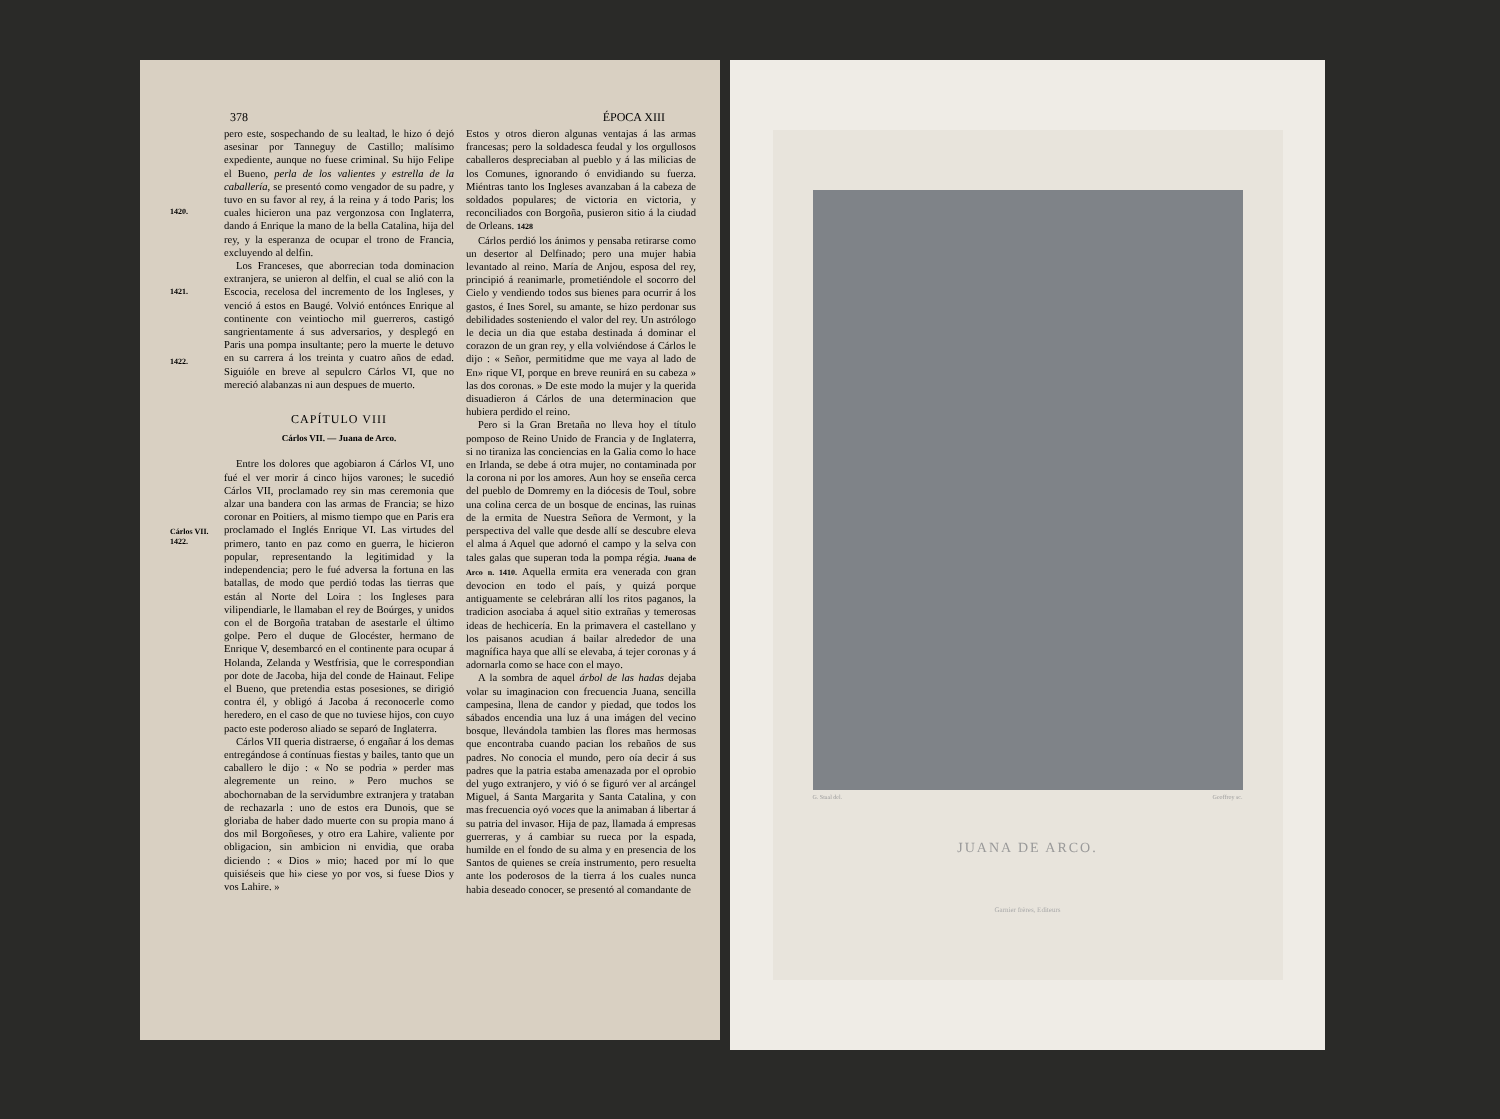378 ÉPOCA XIII
1420.
1421.
1422.
Cárlos VII. 1422.
pero este, sospechando de su lealtad, le hizo ó dejó asesinar por Tanneguy de Castillo; malísimo expediente, aunque no fuese criminal. Su hijo Felipe el Bueno, perla de los valientes y estrella de la caballería, se presentó como vengador de su padre, y tuvo en su favor al rey, á la reina y á todo Paris; los cuales hicieron una paz vergonzosa con Inglaterra, dando á Enrique la mano de la bella Catalina, hija del rey, y la esperanza de ocupar el trono de Francia, excluyendo al delfin.
Los Franceses, que aborrecian toda dominacion extranjera, se unieron al delfin, el cual se alió con la Escocia, recelosa del incremento de los Ingleses, y venció á estos en Baugé. Volvió entónces Enrique al continente con veintiocho mil guerreros, castigó sangrientamente á sus adversarios, y desplegó en Paris una pompa insultante; pero la muerte le detuvo en su carrera á los treinta y cuatro años de edad. Siguióle en breve al sepulcro Cárlos VI, que no mereció alabanzas ni aun despues de muerto.
CAPÍTULO VIII
Cárlos VII. — Juana de Arco.
Entre los dolores que agobiaron á Cárlos VI, uno fué el ver morir á cinco hijos varones; le sucedió Cárlos VII, proclamado rey sin mas ceremonia que alzar una bandera con las armas de Francia; se hizo coronar en Poitiers, al mismo tiempo que en Paris era proclamado el Inglés Enrique VI. Las virtudes del primero, tanto en paz como en guerra, le hicieron popular, representando la legitimidad y la independencia; pero le fué adversa la fortuna en las batallas, de modo que perdió todas las tierras que están al Norte del Loira : los Ingleses para vilipendiarle, le llamaban el rey de Boúrges, y unidos con el de Borgoña trataban de asestarle el último golpe. Pero el duque de Glocéster, hermano de Enrique V, desembarcó en el continente para ocupar á Holanda, Zelanda y Westfrisia, que le correspondian por dote de Jacoba, hija del conde de Hainaut. Felipe el Bueno, que pretendia estas posesiones, se dirigió contra él, y obligó á Jacoba á reconocerle como heredero, en el caso de que no tuviese hijos, con cuyo pacto este poderoso aliado se separó de Inglaterra.
Cárlos VII queria distraerse, ó engañar á los demas entregándose á contínuas fiestas y bailes, tanto que un caballero le dijo : « No se podria » perder mas alegremente un reino. » Pero muchos se abochornaban de la servidumbre extranjera y trataban de rechazarla : uno de estos era Dunois, que se gloriaba de haber dado muerte con su propia mano á dos mil Borgoñeses, y otro era Lahire, valiente por obligacion, sin ambicion ni envidia, que oraba diciendo : « Dios » mio; haced por mí lo que quisiéseis que hi» ciese yo por vos, si fuese Dios y vos Lahire. »
Estos y otros dieron algunas ventajas á las armas francesas; pero la soldadesca feudal y los orgullosos caballeros despreciaban al pueblo y á las milicias de los Comunes, ignorando ó envidiando su fuerza. Miéntras tanto los Ingleses avanzaban á la cabeza de soldados populares; de victoria en victoria, y reconciliados con Borgoña, pusieron sitio á la ciudad de Orleans. 1428
Cárlos perdió los ánimos y pensaba retirarse como un desertor al Delfinado; pero una mujer habia levantado al reino. María de Anjou, esposa del rey, principió á reanimarle, prometiéndole el socorro del Cielo y vendiendo todos sus bienes para ocurrir á los gastos, é Ines Sorel, su amante, se hizo perdonar sus debilidades sosteniendo el valor del rey. Un astrólogo le decia un dia que estaba destinada á dominar el corazon de un gran rey, y ella volviéndose á Cárlos le dijo : « Señor, permitidme que me vaya al lado de En» rique VI, porque en breve reunirá en su cabeza » las dos coronas. » De este modo la mujer y la querida disuadieron á Cárlos de una determinacion que hubiera perdido el reino.
Pero si la Gran Bretaña no lleva hoy el título pomposo de Reino Unido de Francia y de Inglaterra, si no tiraniza las conciencias en la Galia como lo hace en Irlanda, se debe á otra mujer, no contaminada por la corona ni por los amores. Aun hoy se enseña cerca del pueblo de Domremy en la diócesis de Toul, sobre una colina cerca de un bosque de encinas, las ruinas de la ermita de Nuestra Señora de Vermont, y la perspectiva del valle que desde allí se descubre eleva el alma á Aquel que adornó el campo y la selva con tales galas que superan toda la pompa régia. Juana de Arco n. 1410. Aquella ermita era venerada con gran devocion en todo el país, y quizá porque antiguamente se celebráran allí los ritos paganos, la tradicion asociaba á aquel sitio extrañas y temerosas ideas de hechicería. En la primavera el castellano y los paisanos acudian á bailar alrededor de una magnífica haya que allí se elevaba, á tejer coronas y á adornarla como se hace con el mayo.
A la sombra de aquel árbol de las hadas dejaba volar su imaginacion con frecuencia Juana, sencilla campesina, llena de candor y piedad, que todos los sábados encendia una luz á una imágen del vecino bosque, llevándola tambien las flores mas hermosas que encontraba cuando pacian los rebaños de sus padres. No conocia el mundo, pero oía decir á sus padres que la patria estaba amenazada por el oprobio del yugo extranjero, y vió ó se figuró ver al arcángel Miguel, á Santa Margarita y Santa Catalina, y con mas frecuencia oyó voces que la animaban á libertar á su patria del invasor. Hija de paz, llamada á empresas guerreras, y á cambiar su rueca por la espada, humilde en el fondo de su alma y en presencia de los Santos de quienes se creía instrumento, pero resuelta ante los poderosos de la tierra á los cuales nunca habia deseado conocer, se presentó al comandante de
G. Staal del. Geoffroy sc.
JUANA DE ARCO.
Garnier frères, Editeurs